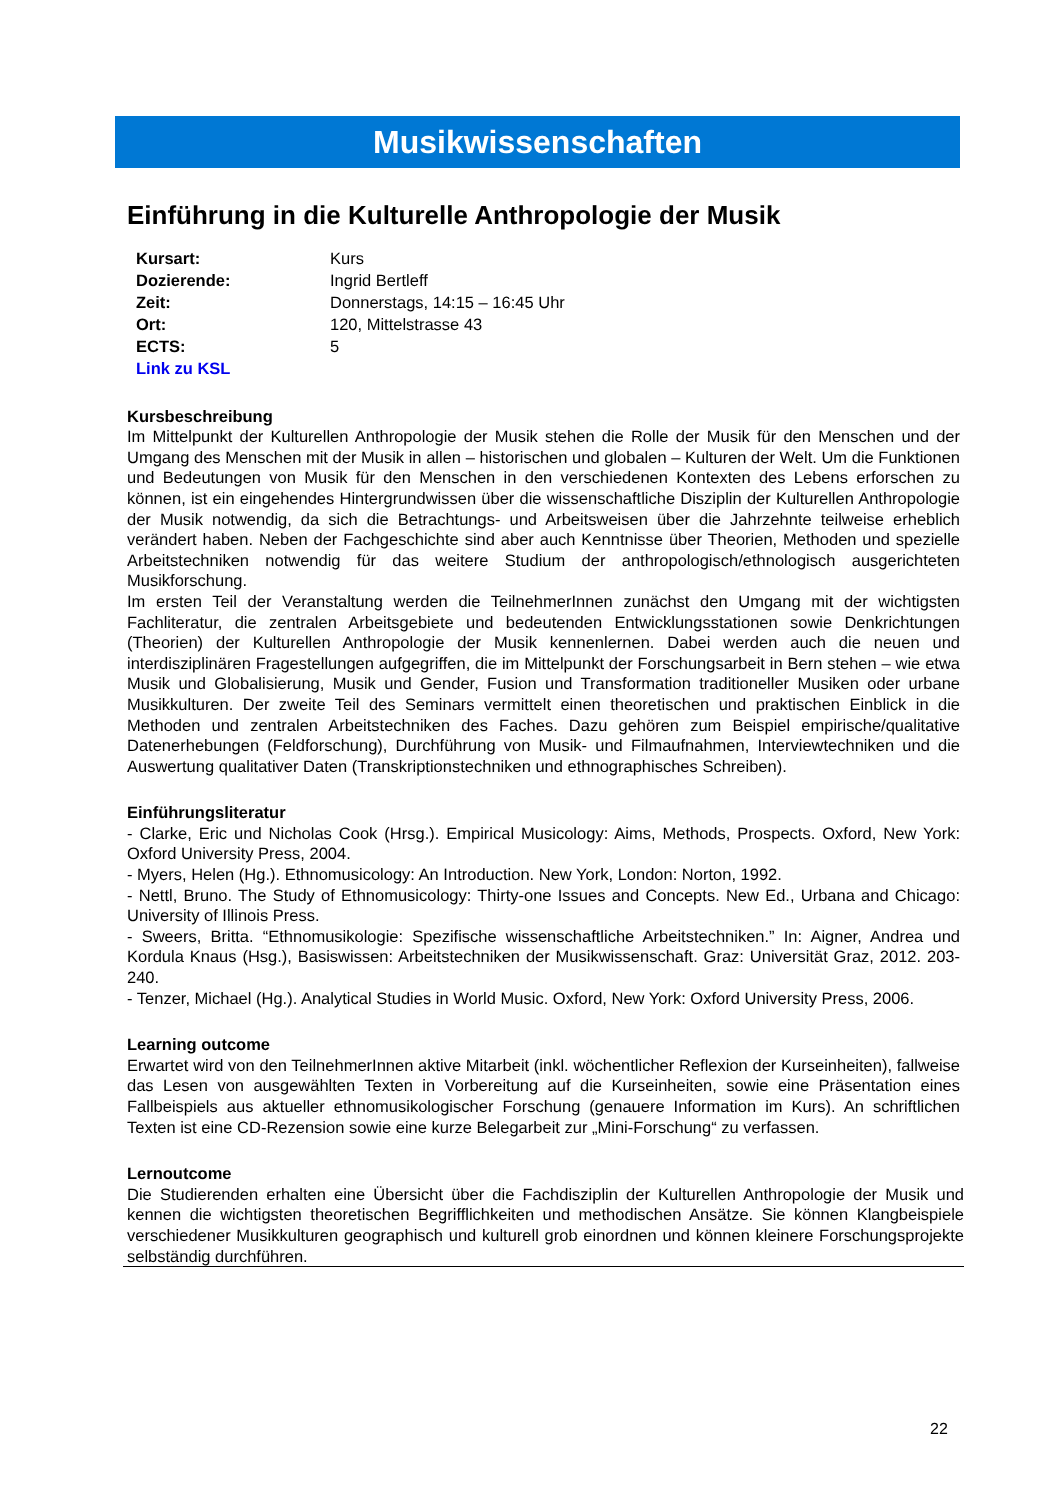Musikwissenschaften
Einführung in die Kulturelle Anthropologie der Musik
| Kursart: | Kurs |
| Dozierende: | Ingrid Bertleff |
| Zeit: | Donnerstags, 14:15 – 16:45 Uhr |
| Ort: | 120, Mittelstrasse 43 |
| ECTS: | 5 |
| Link zu KSL | |
Kursbeschreibung
Im Mittelpunkt der Kulturellen Anthropologie der Musik stehen die Rolle der Musik für den Menschen und der Umgang des Menschen mit der Musik in allen – historischen und globalen – Kulturen der Welt. Um die Funktionen und Bedeutungen von Musik für den Menschen in den verschiedenen Kontexten des Lebens erforschen zu können, ist ein eingehendes Hintergrundwissen über die wissenschaftliche Disziplin der Kulturellen Anthropologie der Musik notwendig, da sich die Betrachtungs- und Arbeitsweisen über die Jahrzehnte teilweise erheblich verändert haben. Neben der Fachgeschichte sind aber auch Kenntnisse über Theorien, Methoden und spezielle Arbeitstechniken notwendig für das weitere Studium der anthropologisch/ethnologisch ausgerichteten Musikforschung.
Im ersten Teil der Veranstaltung werden die TeilnehmerInnen zunächst den Umgang mit der wichtigsten Fachliteratur, die zentralen Arbeitsgebiete und bedeutenden Entwicklungsstationen sowie Denkrichtungen (Theorien) der Kulturellen Anthropologie der Musik kennenlernen. Dabei werden auch die neuen und interdisziplinären Fragestellungen aufgegriffen, die im Mittelpunkt der Forschungsarbeit in Bern stehen – wie etwa Musik und Globalisierung, Musik und Gender, Fusion und Transformation traditioneller Musiken oder urbane Musikkulturen. Der zweite Teil des Seminars vermittelt einen theoretischen und praktischen Einblick in die Methoden und zentralen Arbeitstechniken des Faches. Dazu gehören zum Beispiel empirische/qualitative Datenerhebungen (Feldforschung), Durchführung von Musik- und Filmaufnahmen, Interviewtechniken und die Auswertung qualitativer Daten (Transkriptionstechniken und ethnographisches Schreiben).
Einführungsliteratur
- Clarke, Eric und Nicholas Cook (Hrsg.). Empirical Musicology: Aims, Methods, Prospects. Oxford, New York: Oxford University Press, 2004.
- Myers, Helen (Hg.). Ethnomusicology: An Introduction. New York, London: Norton, 1992.
- Nettl, Bruno. The Study of Ethnomusicology: Thirty-one Issues and Concepts. New Ed., Urbana and Chicago: University of Illinois Press.
- Sweers, Britta. “Ethnomusikologie: Spezifische wissenschaftliche Arbeitstechniken.” In: Aigner, Andrea und Kordula Knaus (Hsg.), Basiswissen: Arbeitstechniken der Musikwissenschaft. Graz: Universität Graz, 2012. 203-240.
- Tenzer, Michael (Hg.). Analytical Studies in World Music. Oxford, New York: Oxford University Press, 2006.
Learning outcome
Erwartet wird von den TeilnehmerInnen aktive Mitarbeit (inkl. wöchentlicher Reflexion der Kurseinheiten), fallweise das Lesen von ausgewählten Texten in Vorbereitung auf die Kurseinheiten, sowie eine Präsentation eines Fallbeispiels aus aktueller ethnomusikologischer Forschung (genauere Information im Kurs). An schriftlichen Texten ist eine CD-Rezension sowie eine kurze Belegarbeit zur „Mini-Forschung“ zu verfassen.
Lernoutcome
Die Studierenden erhalten eine Übersicht über die Fachdisziplin der Kulturellen Anthropologie der Musik und kennen die wichtigsten theoretischen Begrifflichkeiten und methodischen Ansätze. Sie können Klangbeispiele verschiedener Musikkulturen geographisch und kulturell grob einordnen und können kleinere Forschungsprojekte selbständig durchführen.
22